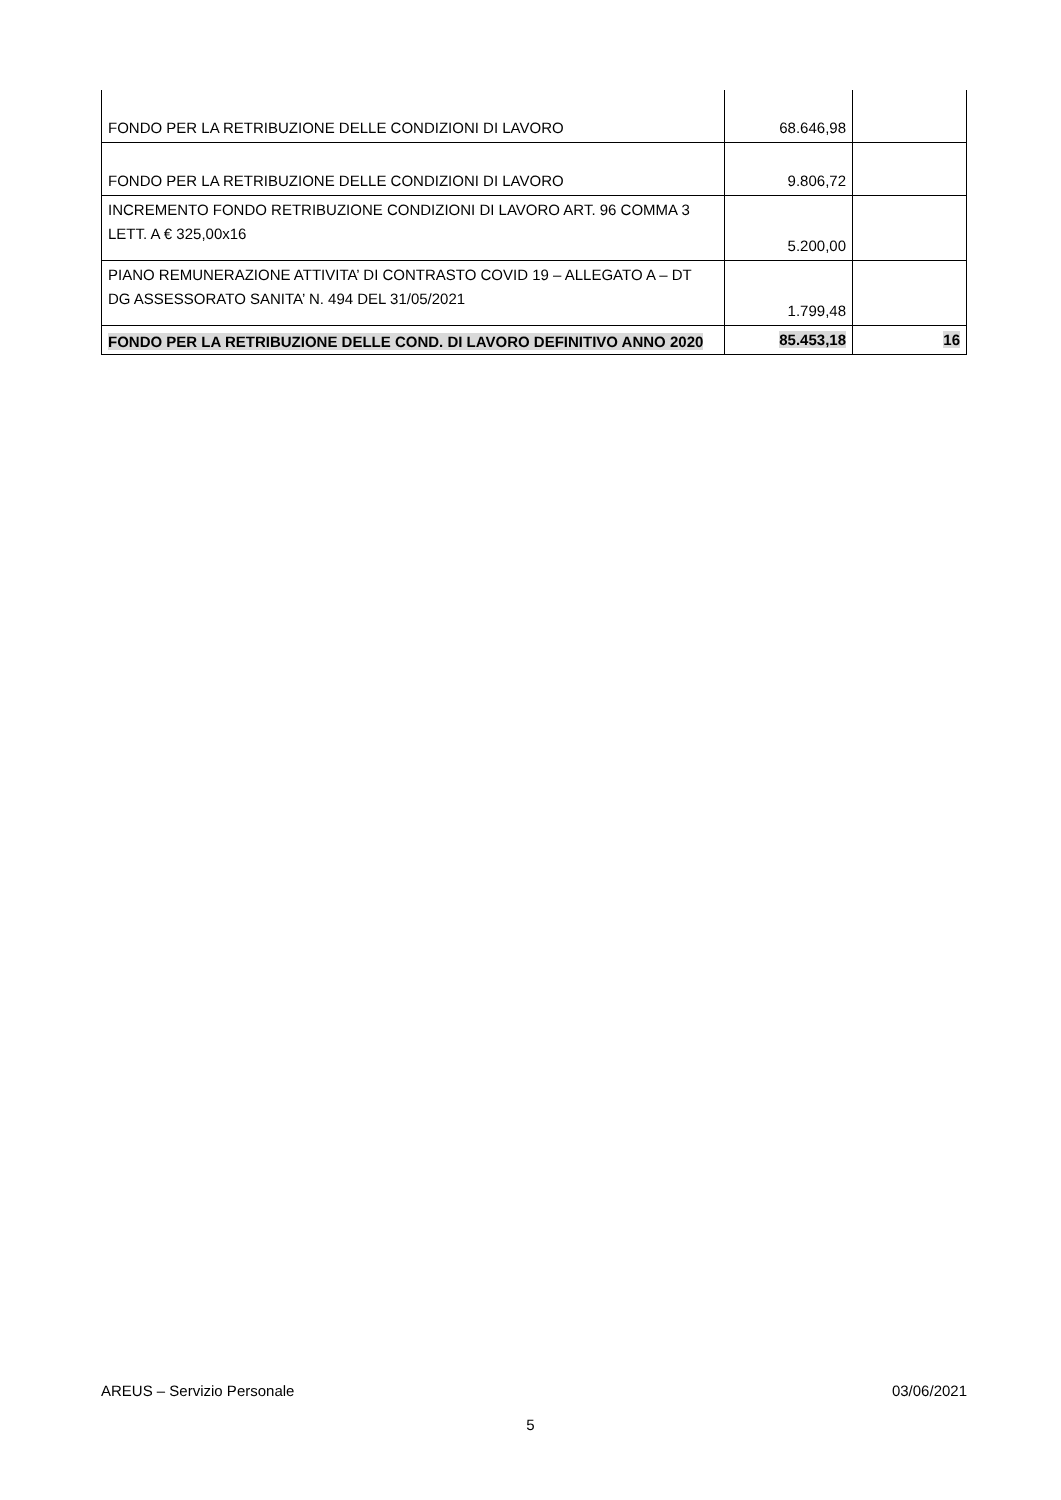| FONDO PER LA RETRIBUZIONE DELLE CONDIZIONI DI LAVORO | 68.646,98 | |
| FONDO PER LA RETRIBUZIONE DELLE CONDIZIONI DI LAVORO | 9.806,72 | |
| INCREMENTO FONDO RETRIBUZIONE CONDIZIONI DI LAVORO ART. 96 COMMA 3 LETT. A € 325,00x16 | 5.200,00 | |
| PIANO REMUNERAZIONE ATTIVITA’ DI CONTRASTO COVID 19 – ALLEGATO A – DT DG ASSESSORATO SANITA’ N. 494 DEL 31/05/2021 | 1.799,48 | |
| FONDO PER LA RETRIBUZIONE DELLE COND. DI LAVORO DEFINITIVO ANNO 2020 | 85.453,18 | 16 |
AREUS – Servizio Personale 03/06/2021
5